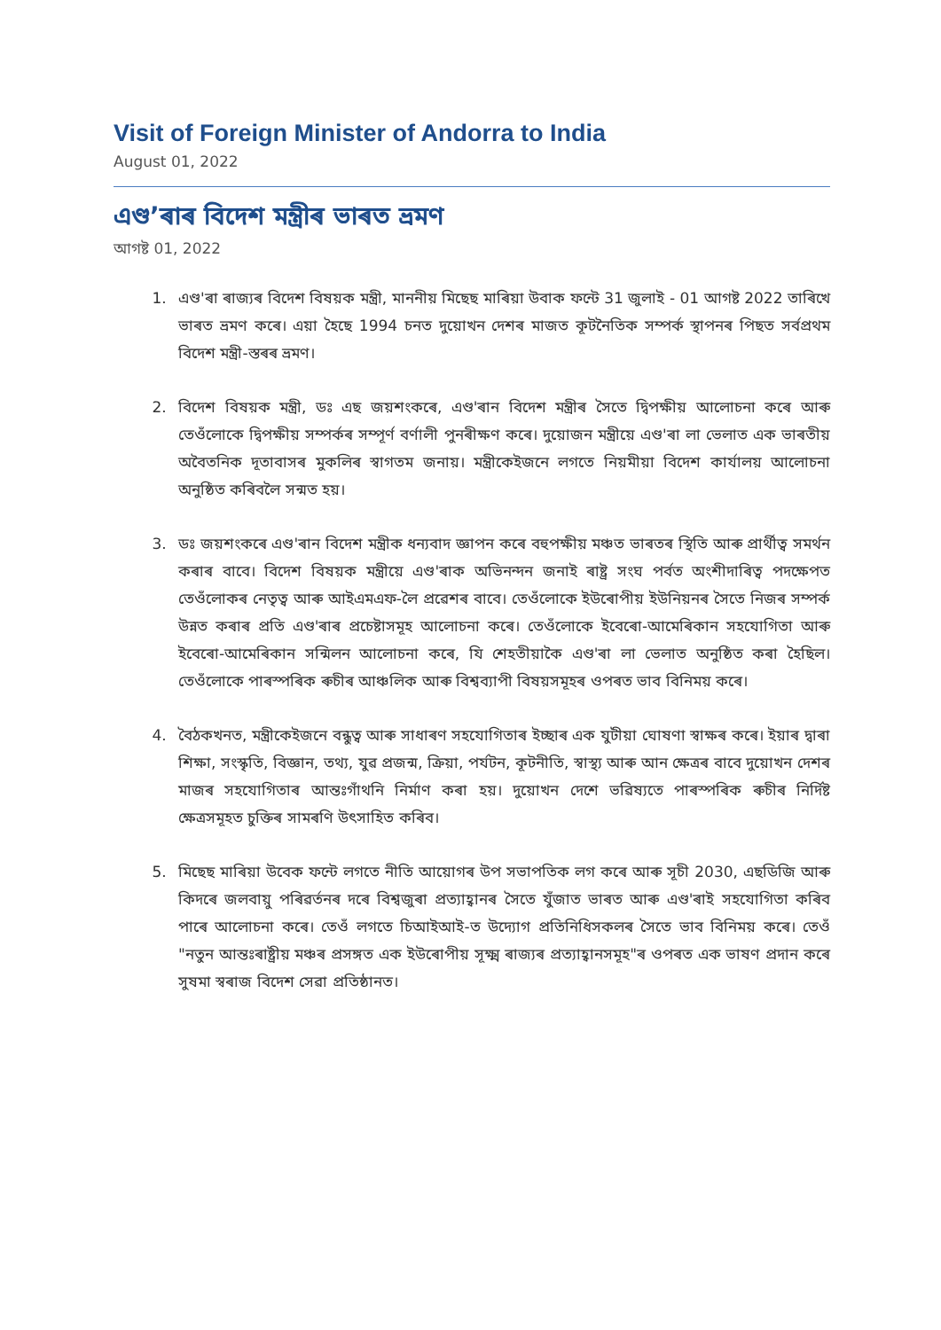Visit of Foreign Minister of Andorra to India
August 01, 2022
এণ্ড’ৰাৰ বিদেশ মন্ত্ৰীৰ ভাৰত ভ্ৰমণ
আগষ্ট 01, 2022
1. এণ্ড'ৰা ৰাজ্যৰ বিদেশ বিষয়ক মন্ত্ৰী, মাননীয় মিছেছ মাৰিয়া উবাক ফন্টে 31 জুলাই - 01 আগষ্ট 2022 তাৰিখে ভাৰত ভ্ৰমণ কৰে। এয়া হৈছে 1994 চনত দুয়োখন দেশৰ মাজত কূটনৈতিক সম্পৰ্ক স্থাপনৰ পিছত সৰ্বপ্ৰথম বিদেশ মন্ত্ৰী-স্তৰৰ ভ্ৰমণ।
2. বিদেশ বিষয়ক মন্ত্ৰী, ডঃ এছ জয়শংকৰে, এণ্ড'ৰান বিদেশ মন্ত্ৰীৰ সৈতে দ্বিপক্ষীয় আলোচনা কৰে আৰু তেওঁলোকে দ্বিপক্ষীয় সম্পৰ্কৰ সম্পূৰ্ণ বৰ্ণালী পুনৰীক্ষণ কৰে। দুয়োজন মন্ত্ৰীয়ে এণ্ড'ৰা লা ভেলাত এক ভাৰতীয় অবৈতনিক দূতাবাসৰ মুকলিৰ স্বাগতম জনায়। মন্ত্ৰীকেইজনে লগতে নিয়মীয়া বিদেশ কাৰ্যালয় আলোচনা অনুষ্ঠিত কৰিবলৈ সন্মত হয়।
3. ডঃ জয়শংকৰে এণ্ড'ৰান বিদেশ মন্ত্ৰীক ধন্যবাদ জ্ঞাপন কৰে বহুপক্ষীয় মঞ্চত ভাৰতৰ স্থিতি আৰু প্ৰাৰ্থীত্ব সমৰ্থন কৰাৰ বাবে। বিদেশ বিষয়ক মন্ত্ৰীয়ে এণ্ড'ৰাক অভিনন্দন জনাই ৰাষ্ট্ৰ সংঘ পৰ্বত অংশীদাৰিত্ব পদক্ষেপত তেওঁলোকৰ নেতৃত্ব আৰু আইএমএফ-লৈ প্ৰৱেশৰ বাবে। তেওঁলোকে ইউৰোপীয় ইউনিয়নৰ সৈতে নিজৰ সম্পৰ্ক উন্নত কৰাৰ প্ৰতি এণ্ড'ৰাৰ প্ৰচেষ্টাসমূহ আলোচনা কৰে। তেওঁলোকে ইবেৰো-আমেৰিকান সহযোগিতা আৰু ইবেৰো-আমেৰিকান সন্মিলন আলোচনা কৰে, যি শেহতীয়াকৈ এণ্ড'ৰা লা ভেলাত অনুষ্ঠিত কৰা হৈছিল। তেওঁলোকে পাৰস্পৰিক ৰুচীৰ আঞ্চলিক আৰু বিশ্বব্যাপী বিষয়সমূহৰ ওপৰত ভাব বিনিময় কৰে।
4. বৈঠকখনত, মন্ত্ৰীকেইজনে বন্ধুত্ব আৰু সাধাৰণ সহযোগিতাৰ ইচ্ছাৰ এক যুটীয়া ঘোষণা স্বাক্ষৰ কৰে। ইয়াৰ দ্বাৰা শিক্ষা, সংস্কৃতি, বিজ্ঞান, তথ্য, যুৱ প্ৰজন্ম, ক্ৰিয়া, পৰ্যটন, কূটনীতি, স্বাস্থ্য আৰু আন ক্ষেত্ৰৰ বাবে দুয়োখন দেশৰ মাজৰ সহযোগিতাৰ আন্তঃগাঁথনি নিৰ্মাণ কৰা হয়। দুয়োখন দেশে ভৱিষ্যতে পাৰস্পৰিক ৰুচীৰ নিৰ্দিষ্ট ক্ষেত্ৰসমূহত চুক্তিৰ সামৰণি উৎসাহিত কৰিব।
5. মিছেছ মাৰিয়া উবেক ফন্টে লগতে নীতি আয়োগৰ উপ সভাপতিক লগ কৰে আৰু সূচী 2030, এছডিজি আৰু কিদৰে জলবায়ু পৰিৱৰ্তনৰ দৰে বিশ্বজুৰা প্ৰত্যাহ্বানৰ সৈতে যুঁজাত ভাৰত আৰু এণ্ড'ৰাই সহযোগিতা কৰিব পাৰে আলোচনা কৰে। তেওঁ লগতে চিআইআই-ত উদ্যোগ প্ৰতিনিধিসকলৰ সৈতে ভাব বিনিময় কৰে। তেওঁ "নতুন আন্তঃৰাষ্ট্ৰীয় মঞ্চৰ প্ৰসঙ্গত এক ইউৰোপীয় সূক্ষ্ম ৰাজ্যৰ প্ৰত্যাহ্বানসমূহ"ৰ ওপৰত এক ভাষণ প্ৰদান কৰে সুষমা স্বৰাজ বিদেশ সেৱা প্ৰতিষ্ঠানত।